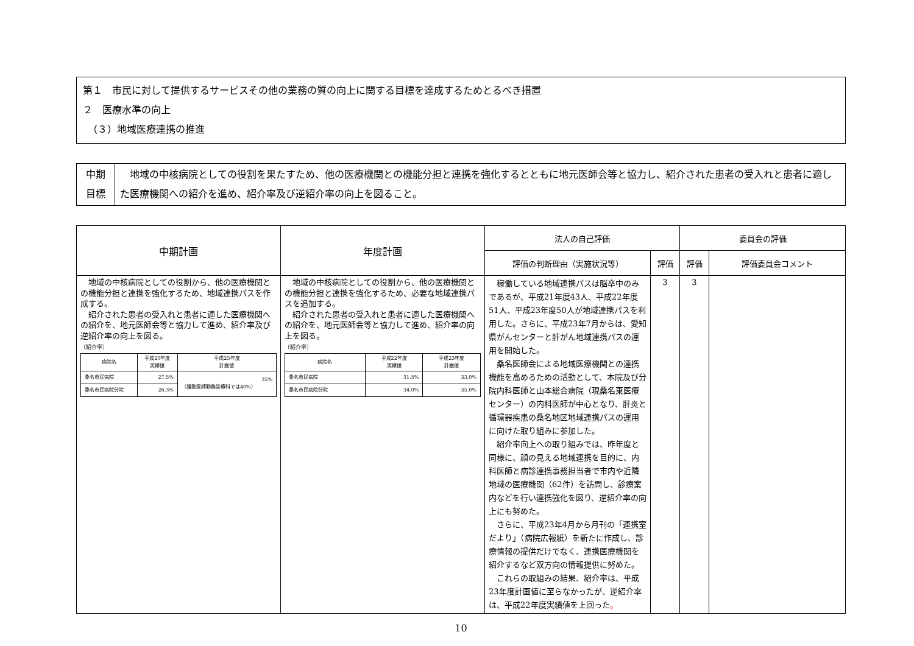第１　市民に対して提供するサービスその他の業務の質の向上に関する目標を達成するためとるべき措置
２　医療水準の向上
　（３）地域医療連携の推進
| 中期 目標 | 地域の中核病院としての役割を果たすため、他の医療機関との機能分担と連携を強化するとともに地元医師会等と協力し、紹介された患者の受入れと患者に適した医療機関への紹介を進め、紹介率及び逆紹介率の向上を図ること。 |
| 中期計画 | 年度計画 | 法人の自己評価 | | 委員会の評価 | |
| --- | --- | --- | --- | --- | --- |
| | | 評価の判断理由（実施状況等） | 評価 | 評価 | 評価委員会コメント |
| 地域の中核病院としての役割から、他の医療機関との機能分担と連携を強化するため、地域連携パスを作成する。 紹介された患者の受入れと患者に適した医療機関への紹介を、地元医師会等と協力して進め、紹介率及び逆紹介率の向上を図る。 〔紹介率〕 / 病院名 / 平成20年度 実績値 / 平成25年度 計画値 / / 桑名市民病院 / 27.5% / 35% （複数医師勤務診療科では40%） / / 桑名市民病院分院 / 26.3% / / | 地域の中核病院としての役割から、他の医療機関との機能分担と連携を強化するため、必要な地域連携パスを追加する。 紹介された患者の受入れと患者に適した医療機関への紹介を、地元医師会等と協力して進め、紹介率の向上を図る。 〔紹介率〕 / 病院名 / 平成22年度 実績値 / 平成23年度 計画値 / / 桑名市民病院 / 31.5% / 33.0% / / 桑名市民病院分院 / 34.0% / 35.0% / | 稼働している地域連携パスは脳卒中のみであるが、平成21年度43人、平成22年度51人、平成23年度50人が地域連携パスを利用した。さらに、平成23年7月からは、愛知県がんセンターと肝がん地域連携パスの運用を開始した。 桑名医師会による地域医療機関との連携機能を高めるための活動として、本院及び分院内科医師と山本総合病院（現桑名東医療センター）の内科医師が中心となり、肝炎と循環器疾患の桑名地区地域連携パスの運用に向けた取り組みに参加した。 紹介率向上への取り組みでは、昨年度と同様に、顔の見える地域連携を目的に、内科医師と病診連携事務担当者で市内や近隣地域の医療機関（62件）を訪問し、診療案内などを行い連携強化を図り、逆紹介率の向上にも努めた。 さらに、平成23年4月から月刊の「連携室だより」（病院広報紙）を新たに作成し、診療情報の提供だけでなく、連携医療機関を紹介するなど双方向の情報提供に努めた。 これらの取組みの結果、紹介率は、平成23年度計画値に至らなかったが、逆紹介率は、平成22年度実績値を上回った 。 | 3 | 3 | |
10